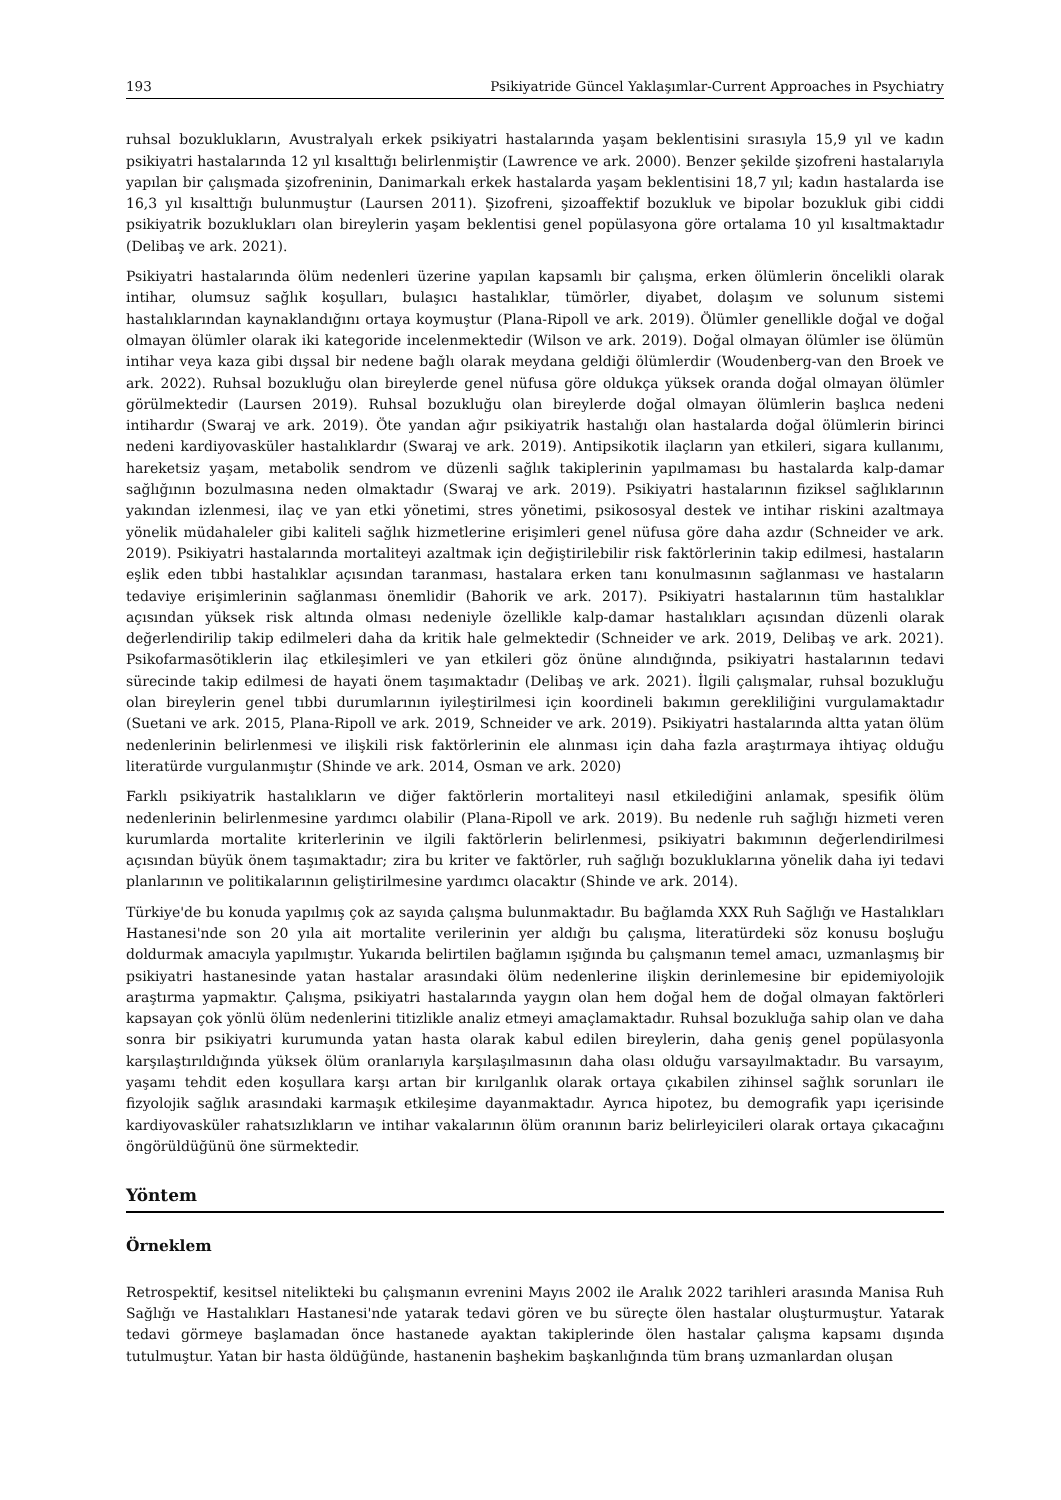193 Psikiyatride Güncel Yaklaşımlar-Current Approaches in Psychiatry
ruhsal bozuklukların, Avustralyalı erkek psikiyatri hastalarında yaşam beklentisini sırasıyla 15,9 yıl ve kadın psikiyatri hastalarında 12 yıl kısalttığı belirlenmiştir (Lawrence ve ark. 2000). Benzer şekilde şizofreni hastalarıyla yapılan bir çalışmada şizofreninin, Danimarkalı erkek hastalarda yaşam beklentisini 18,7 yıl; kadın hastalarda ise 16,3 yıl kısalttığı bulunmuştur (Laursen 2011). Şizofreni, şizoaffektif bozukluk ve bipolar bozukluk gibi ciddi psikiyatrik bozuklukları olan bireylerin yaşam beklentisi genel popülasyona göre ortalama 10 yıl kısaltmaktadır (Delibaş ve ark. 2021).
Psikiyatri hastalarında ölüm nedenleri üzerine yapılan kapsamlı bir çalışma, erken ölümlerin öncelikli olarak intihar, olumsuz sağlık koşulları, bulaşıcı hastalıklar, tümörler, diyabet, dolaşım ve solunum sistemi hastalıklarından kaynaklandığını ortaya koymuştur (Plana-Ripoll ve ark. 2019). Ölümler genellikle doğal ve doğal olmayan ölümler olarak iki kategoride incelenmektedir (Wilson ve ark. 2019). Doğal olmayan ölümler ise ölümün intihar veya kaza gibi dışsal bir nedene bağlı olarak meydana geldiği ölümlerdir (Woudenberg-van den Broek ve ark. 2022). Ruhsal bozukluğu olan bireylerde genel nüfusa göre oldukça yüksek oranda doğal olmayan ölümler görülmektedir (Laursen 2019). Ruhsal bozukluğu olan bireylerde doğal olmayan ölümlerin başlıca nedeni intihardır (Swaraj ve ark. 2019). Öte yandan ağır psikiyatrik hastalığı olan hastalarda doğal ölümlerin birinci nedeni kardiyovasküler hastalıklardır (Swaraj ve ark. 2019). Antipsikotik ilaçların yan etkileri, sigara kullanımı, hareketsiz yaşam, metabolik sendrom ve düzenli sağlık takiplerinin yapılmaması bu hastalarda kalp-damar sağlığının bozulmasına neden olmaktadır (Swaraj ve ark. 2019). Psikiyatri hastalarının fiziksel sağlıklarının yakından izlenmesi, ilaç ve yan etki yönetimi, stres yönetimi, psikososyal destek ve intihar riskini azaltmaya yönelik müdahaleler gibi kaliteli sağlık hizmetlerine erişimleri genel nüfusa göre daha azdır (Schneider ve ark. 2019). Psikiyatri hastalarında mortaliteyi azaltmak için değiştirilebilir risk faktörlerinin takip edilmesi, hastaların eşlik eden tıbbi hastalıklar açısından taranması, hastalara erken tanı konulmasının sağlanması ve hastaların tedaviye erişimlerinin sağlanması önemlidir (Bahorik ve ark. 2017). Psikiyatri hastalarının tüm hastalıklar açısından yüksek risk altında olması nedeniyle özellikle kalp-damar hastalıkları açısından düzenli olarak değerlendirilip takip edilmeleri daha da kritik hale gelmektedir (Schneider ve ark. 2019, Delibaş ve ark. 2021). Psikofarmasötiklerin ilaç etkileşimleri ve yan etkileri göz önüne alındığında, psikiyatri hastalarının tedavi sürecinde takip edilmesi de hayati önem taşımaktadır (Delibaş ve ark. 2021). İlgili çalışmalar, ruhsal bozukluğu olan bireylerin genel tıbbi durumlarının iyileştirilmesi için koordineli bakımın gerekliliğini vurgulamaktadır (Suetani ve ark. 2015, Plana-Ripoll ve ark. 2019, Schneider ve ark. 2019). Psikiyatri hastalarında altta yatan ölüm nedenlerinin belirlenmesi ve ilişkili risk faktörlerinin ele alınması için daha fazla araştırmaya ihtiyaç olduğu literatürde vurgulanmıştır (Shinde ve ark. 2014, Osman ve ark. 2020)
Farklı psikiyatrik hastalıkların ve diğer faktörlerin mortaliteyi nasıl etkilediğini anlamak, spesifik ölüm nedenlerinin belirlenmesine yardımcı olabilir (Plana-Ripoll ve ark. 2019). Bu nedenle ruh sağlığı hizmeti veren kurumlarda mortalite kriterlerinin ve ilgili faktörlerin belirlenmesi, psikiyatri bakımının değerlendirilmesi açısından büyük önem taşımaktadır; zira bu kriter ve faktörler, ruh sağlığı bozukluklarına yönelik daha iyi tedavi planlarının ve politikalarının geliştirilmesine yardımcı olacaktır (Shinde ve ark. 2014).
Türkiye'de bu konuda yapılmış çok az sayıda çalışma bulunmaktadır. Bu bağlamda XXX Ruh Sağlığı ve Hastalıkları Hastanesi'nde son 20 yıla ait mortalite verilerinin yer aldığı bu çalışma, literatürdeki söz konusu boşluğu doldurmak amacıyla yapılmıştır. Yukarıda belirtilen bağlamın ışığında bu çalışmanın temel amacı, uzmanlaşmış bir psikiyatri hastanesinde yatan hastalar arasındaki ölüm nedenlerine ilişkin derinlemesine bir epidemiyolojik araştırma yapmaktır. Çalışma, psikiyatri hastalarında yaygın olan hem doğal hem de doğal olmayan faktörleri kapsayan çok yönlü ölüm nedenlerini titizlikle analiz etmeyi amaçlamaktadır. Ruhsal bozukluğa sahip olan ve daha sonra bir psikiyatri kurumunda yatan hasta olarak kabul edilen bireylerin, daha geniş genel popülasyonla karşılaştırıldığında yüksek ölüm oranlarıyla karşılaşılmasının daha olası olduğu varsayılmaktadır. Bu varsayım, yaşamı tehdit eden koşullara karşı artan bir kırılganlık olarak ortaya çıkabilen zihinsel sağlık sorunları ile fizyolojik sağlık arasındaki karmaşık etkileşime dayanmaktadır. Ayrıca hipotez, bu demografik yapı içerisinde kardiyovasküler rahatsızlıkların ve intihar vakalarının ölüm oranının bariz belirleyicileri olarak ortaya çıkacağını öngörüldüğünü öne sürmektedir.
Yöntem
Örneklem
Retrospektif, kesitsel nitelikteki bu çalışmanın evrenini Mayıs 2002 ile Aralık 2022 tarihleri arasında Manisa Ruh Sağlığı ve Hastalıkları Hastanesi'nde yatarak tedavi gören ve bu süreçte ölen hastalar oluşturmuştur. Yatarak tedavi görmeye başlamadan önce hastanede ayaktan takiplerinde ölen hastalar çalışma kapsamı dışında tutulmuştur. Yatan bir hasta öldüğünde, hastanenin başhekim başkanlığında tüm branş uzmanlardan oluşan